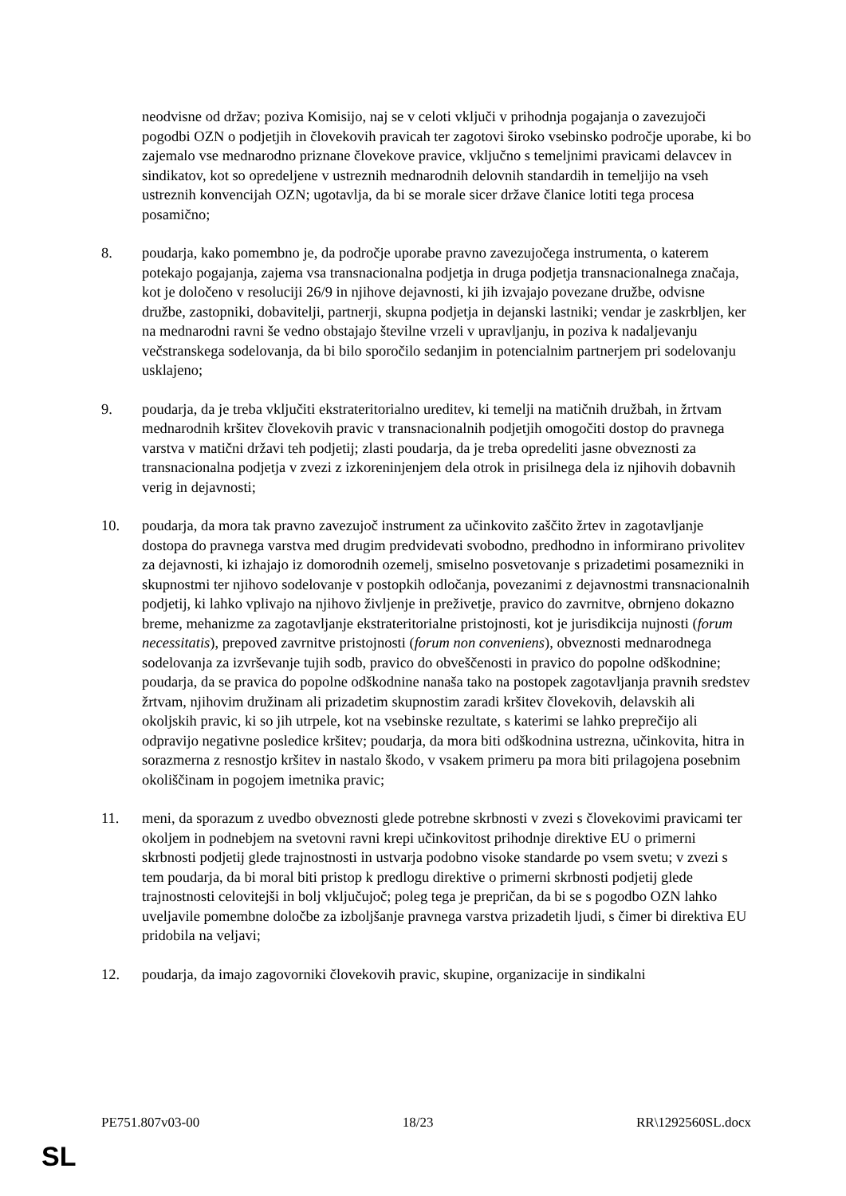neodvisne od držav; poziva Komisijo, naj se v celoti vključi v prihodnja pogajanja o zavezujoči pogodbi OZN o podjetjih in človekovih pravicah ter zagotovi široko vsebinsko področje uporabe, ki bo zajemalo vse mednarodno priznane človekove pravice, vključno s temeljnimi pravicami delavcev in sindikatov, kot so opredeljene v ustreznih mednarodnih delovnih standardih in temeljijo na vseh ustreznih konvencijah OZN; ugotavlja, da bi se morale sicer države članice lotiti tega procesa posamično;
8. poudarja, kako pomembno je, da področje uporabe pravno zavezujočega instrumenta, o katerem potekajo pogajanja, zajema vsa transnacionalna podjetja in druga podjetja transnacionalnega značaja, kot je določeno v resoluciji 26/9 in njihove dejavnosti, ki jih izvajajo povezane družbe, odvisne družbe, zastopniki, dobavitelji, partnerji, skupna podjetja in dejanski lastniki; vendar je zaskrbljen, ker na mednarodni ravni še vedno obstajajo številne vrzeli v upravljanju, in poziva k nadaljevanju večstranskega sodelovanja, da bi bilo sporočilo sedanjim in potencialnim partnerjem pri sodelovanju usklajeno;
9. poudarja, da je treba vključiti ekstrateritorialno ureditev, ki temelji na matičnih družbah, in žrtvam mednarodnih kršitev človekovih pravic v transnacionalnih podjetjih omogočiti dostop do pravnega varstva v matični državi teh podjetij; zlasti poudarja, da je treba opredeliti jasne obveznosti za transnacionalna podjetja v zvezi z izkoreninjenjem dela otrok in prisilnega dela iz njihovih dobavnih verig in dejavnosti;
10. poudarja, da mora tak pravno zavezujoč instrument za učinkovito zaščito žrtev in zagotavljanje dostopa do pravnega varstva med drugim predvidevati svobodno, predhodno in informirano privolitev za dejavnosti, ki izhajajo iz domorodnih ozemelj, smiselno posvetovanje s prizadetimi posamezniki in skupnostmi ter njihovo sodelovanje v postopkih odločanja, povezanimi z dejavnostmi transnacionalnih podjetij, ki lahko vplivajo na njihovo življenje in preživetje, pravico do zavrnitve, obrnjeno dokazno breme, mehanizme za zagotavljanje ekstrateritorialne pristojnosti, kot je jurisdikcija nujnosti (forum necessitatis), prepoved zavrnitve pristojnosti (forum non conveniens), obveznosti mednarodnega sodelovanja za izvrševanje tujih sodb, pravico do obveščenosti in pravico do popolne odškodnine; poudarja, da se pravica do popolne odškodnine nanaša tako na postopek zagotavljanja pravnih sredstev žrtvam, njihovim družinam ali prizadetim skupnostim zaradi kršitev človekovih, delavskih ali okoljskih pravic, ki so jih utrpele, kot na vsebinske rezultate, s katerimi se lahko preprečijo ali odpravijo negativne posledice kršitev; poudarja, da mora biti odškodnina ustrezna, učinkovita, hitra in sorazmerna z resnostjo kršitev in nastalo škodo, v vsakem primeru pa mora biti prilagojena posebnim okoliščinam in pogojem imetnika pravic;
11. meni, da sporazum z uvedbo obveznosti glede potrebne skrbnosti v zvezi s človekovimi pravicami ter okoljem in podnebjem na svetovni ravni krepi učinkovitost prihodnje direktive EU o primerni skrbnosti podjetij glede trajnostnosti in ustvarja podobno visoke standarde po vsem svetu; v zvezi s tem poudarja, da bi moral biti pristop k predlogu direktive o primerni skrbnosti podjetij glede trajnostnosti celovitejši in bolj vključujoč; poleg tega je prepričan, da bi se s pogodbo OZN lahko uveljavile pomembne določbe za izboljšanje pravnega varstva prizadetih ljudi, s čimer bi direktiva EU pridobila na veljavi;
12. poudarja, da imajo zagovorniki človekovih pravic, skupine, organizacije in sindikalni
PE751.807v03-00 18/23 RR\1292560SL.docx
SL